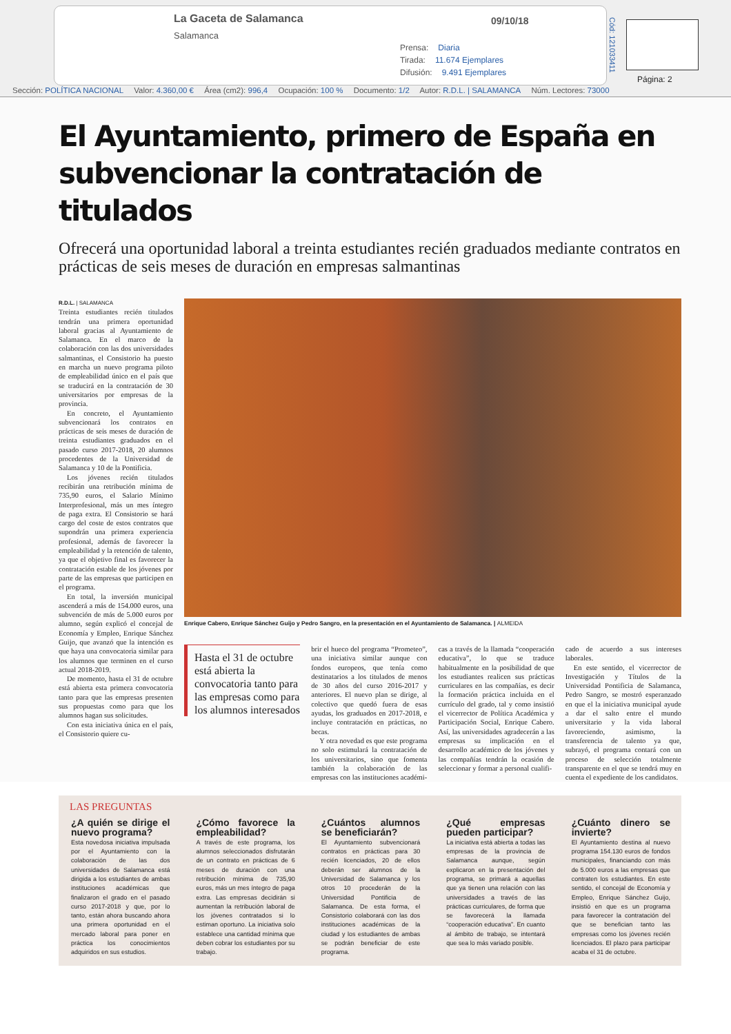La Gaceta de Salamanca
Salamanca
09/10/18
Prensa: Diaria
Tirada: 11.674 Ejemplares
Difusión: 9.491 Ejemplares
Cód: 121033411
Página: 2
Sección: POLÍTICA NACIONAL Valor: 4.360,00 € Área (cm2): 996,4 Ocupación: 100 % Documento: 1/2 Autor: R.D.L. | SALAMANCA Núm. Lectores: 73000
El Ayuntamiento, primero de España en subvencionar la contratación de titulados
Ofrecerá una oportunidad laboral a treinta estudiantes recién graduados mediante contratos en prácticas de seis meses de duración en empresas salmantinas
R.D.L. | SALAMANCA
Treinta estudiantes recién titulados tendrán una primera oportunidad laboral gracias al Ayuntamiento de Salamanca. En el marco de la colaboración con las dos universidades salmantinas, el Consistorio ha puesto en marcha un nuevo programa piloto de empleabilidad único en el país que se traducirá en la contratación de 30 universitarios por empresas de la provincia.
En concreto, el Ayuntamiento subvencionará los contratos en prácticas de seis meses de duración de treinta estudiantes graduados en el pasado curso 2017-2018, 20 alumnos procedentes de la Universidad de Salamanca y 10 de la Pontificia.
Los jóvenes recién titulados recibirán una retribución mínima de 735,90 euros, el Salario Mínimo Interprofesional, más un mes íntegro de paga extra. El Consistorio se hará cargo del coste de estos contratos que supondrán una primera experiencia profesional, además de favorecer la empleabilidad y la retención de talento, ya que el objetivo final es favorecer la contratación estable de los jóvenes por parte de las empresas que participen en el programa.
En total, la inversión municipal ascenderá a más de 154.000 euros, una subvención de más de 5.000 euros por alumno, según explicó el concejal de Economía y Empleo, Enrique Sánchez Guijo, que avanzó que la intención es que haya una convocatoria similar para los alumnos que terminen en el curso actual 2018-2019.
De momento, hasta el 31 de octubre está abierta esta primera convocatoria tanto para que las empresas presenten sus propuestas como para que los alumnos hagan sus solicitudes.
Con esta iniciativa única en el país, el Consistorio quiere cu-
Enrique Cabero, Enrique Sánchez Guijo y Pedro Sangro, en la presentación en el Ayuntamiento de Salamanca. | ALMEIDA
Hasta el 31 de octubre está abierta la convocatoria tanto para las empresas como para los alumnos interesados
brir el hueco del programa “Prometeo”, una iniciativa similar aunque con fondos europeos, que tenía como destinatarios a los titulados de menos de 30 años del curso 2016-2017 y anteriores. El nuevo plan se dirige, al colectivo que quedó fuera de esas ayudas, los graduados en 2017-2018, e incluye contratación en prácticas, no becas.
Y otra novedad es que este programa no solo estimulará la contratación de los universitarios, sino que fomenta también la colaboración de las empresas con las instituciones académi-
cas a través de la llamada “cooperación educativa”, lo que se traduce habitualmente en la posibilidad de que los estudiantes realicen sus prácticas curriculares en las compañías, es decir la formación práctica incluida en el currículo del grado, tal y como insistió el vicerrector de Política Académica y Participación Social, Enrique Cabero. Así, las universidades agradecerán a las empresas su implicación en el desarrollo académico de los jóvenes y las compañías tendrán la ocasión de seleccionar y formar a personal cualifi-
cado de acuerdo a sus intereses laborales.
En este sentido, el vicerrector de Investigación y Títulos de la Universidad Pontificia de Salamanca, Pedro Sangro, se mostró esperanzado en que el la iniciativa municipal ayude a dar el salto entre el mundo universitario y la vida laboral favoreciendo, asimismo, la transferencia de talento ya que, subrayó, el programa contará con un proceso de selección totalmente transparente en el que se tendrá muy en cuenta el expediente de los candidatos.
LAS PREGUNTAS
¿A quién se dirige el nuevo programa?
Esta novedosa iniciativa impulsada por el Ayuntamiento con la colaboración de las dos universidades de Salamanca está dirigida a los estudiantes de ambas instituciones académicas que finalizaron el grado en el pasado curso 2017-2018 y que, por lo tanto, están ahora buscando ahora una primera oportunidad en el mercado laboral para poner en práctica los conocimientos adquiridos en sus estudios.
¿Cómo favorece la empleabilidad?
A través de este programa, los alumnos seleccionados disfrutarán de un contrato en prácticas de 6 meses de duración con una retribución mínima de 735,90 euros, más un mes íntegro de paga extra. Las empresas decidirán si aumentan la retribución laboral de los jóvenes contratados si lo estiman oportuno. La iniciativa solo establece una cantidad mínima que deben cobrar los estudiantes por su trabajo.
¿Cuántos alumnos se beneficiarán?
El Ayuntamiento subvencionará contratos en prácticas para 30 recién licenciados, 20 de ellos deberán ser alumnos de la Universidad de Salamanca y los otros 10 procederán de la Universidad Pontificia de Salamanca. De esta forma, el Consistorio colaborará con las dos instituciones académicas de la ciudad y los estudiantes de ambas se podrán beneficiar de este programa.
¿Qué empresas pueden participar?
La iniciativa está abierta a todas las empresas de la provincia de Salamanca aunque, según explicaron en la presentación del programa, se primará a aquellas que ya tienen una relación con las universidades a través de las prácticas curriculares, de forma que se favorecerá la llamada “cooperación educativa”. En cuanto al ámbito de trabajo, se intentará que sea lo más variado posible.
¿Cuánto dinero se invierte?
El Ayuntamiento destina al nuevo programa 154.130 euros de fondos municipales, financiando con más de 5.000 euros a las empresas que contraten los estudiantes. En este sentido, el concejal de Economía y Empleo, Enrique Sánchez Guijo, insistió en que es un programa para favorecer la contratación del que se benefician tanto las empresas como los jóvenes recién licenciados. El plazo para participar acaba el 31 de octubre.